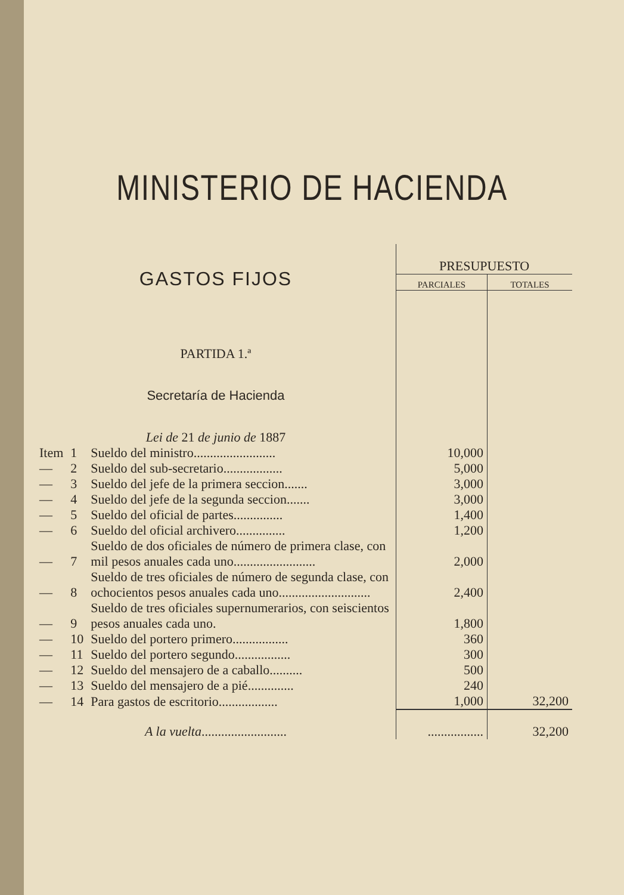MINISTERIO DE HACIENDA
| GASTOS FIJOS | | | PRESUPUESTO | |
| | | | PARCIALES | TOTALES |
| PARTIDA 1.ª | | | | |
| Secretaría de Hacienda | | | | |
| Lei de 21 de junio de 1887 | | | | |
| Item | 1 | Sueldo del ministro......................... | 10,000 | |
| — | 2 | Sueldo del sub-secretario.................. | 5,000 | |
| — | 3 | Sueldo del jefe de la primera seccion....... | 3,000 | |
| — | 4 | Sueldo del jefe de la segunda seccion....... | 3,000 | |
| — | 5 | Sueldo del oficial de partes............... | 1,400 | |
| — | 6 | Sueldo del oficial archivero............... | 1,200 | |
| — | 7 | Sueldo de dos oficiales de número de primera clase, con mil pesos anuales cada uno......................... | 2,000 | |
| — | 8 | Sueldo de tres oficiales de número de segunda clase, con ochocientos pesos anuales cada uno............................ | 2,400 | |
| — | 9 | Sueldo de tres oficiales supernumerarios, con seiscientos pesos anuales cada uno. | 1,800 | |
| — | 10 | Sueldo del portero primero................. | 360 | |
| — | 11 | Sueldo del portero segundo................. | 300 | |
| — | 12 | Sueldo del mensajero de a caballo.......... | 500 | |
| — | 13 | Sueldo del mensajero de a pié.............. | 240 | |
| — | 14 | Para gastos de escritorio.................. | 1,000 | 32,200 |
| A la vuelta .......................... | | | ................. | 32,200 |